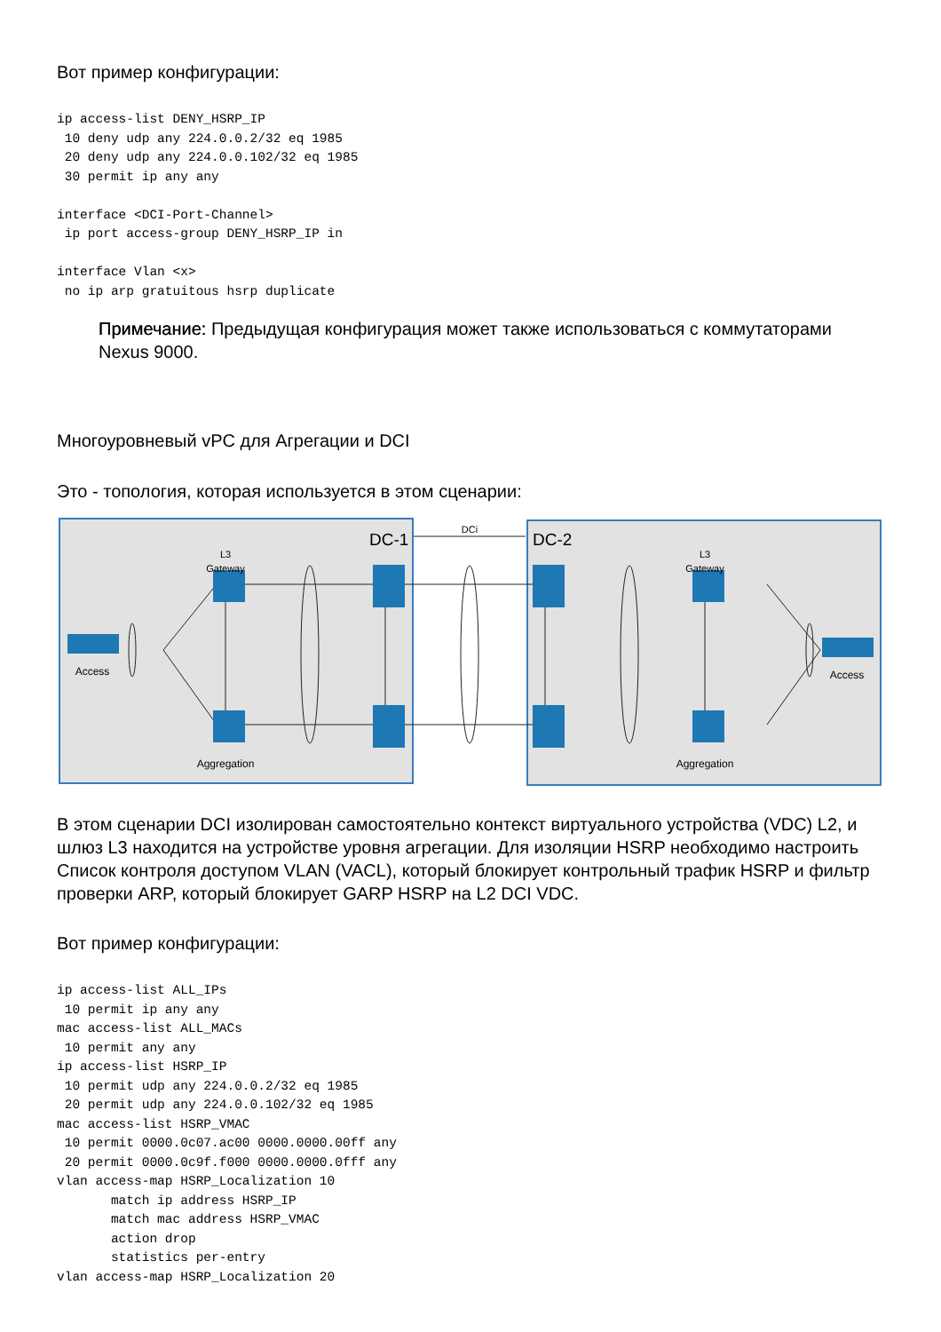Вот пример конфигурации:
ip access-list DENY_HSRP_IP
 10 deny udp any 224.0.0.2/32 eq 1985
 20 deny udp any 224.0.0.102/32 eq 1985
 30 permit ip any any

interface <DCI-Port-Channel>
 ip port access-group DENY_HSRP_IP in

interface Vlan <x>
 no ip arp gratuitous hsrp duplicate
Примечание: Предыдущая конфигурация может также использоваться с коммутаторами Nexus 9000.
Многоуровневый vPC для Агрегации и DCI
Это - топология, которая используется в этом сценарии:
L3
Gateway
L3
Gateway
DC-1
DC-2
DCi
Access
Access
Aggregation
Aggregation
В этом сценарии DCI изолирован самостоятельно контекст виртуального устройства (VDC) L2, и шлюз L3 находится на устройстве уровня агрегации. Для изоляции HSRP необходимо настроить Список контроля доступом VLAN (VACL), который блокирует контрольный трафик HSRP и фильтр проверки ARP, который блокирует GARP HSRP на L2 DCI VDC.
Вот пример конфигурации:
ip access-list ALL_IPs
 10 permit ip any any
mac access-list ALL_MACs
 10 permit any any
ip access-list HSRP_IP
 10 permit udp any 224.0.0.2/32 eq 1985
 20 permit udp any 224.0.0.102/32 eq 1985
mac access-list HSRP_VMAC
 10 permit 0000.0c07.ac00 0000.0000.00ff any
 20 permit 0000.0c9f.f000 0000.0000.0fff any
vlan access-map HSRP_Localization 10
       match ip address HSRP_IP
       match mac address HSRP_VMAC
       action drop
       statistics per-entry
vlan access-map HSRP_Localization 20